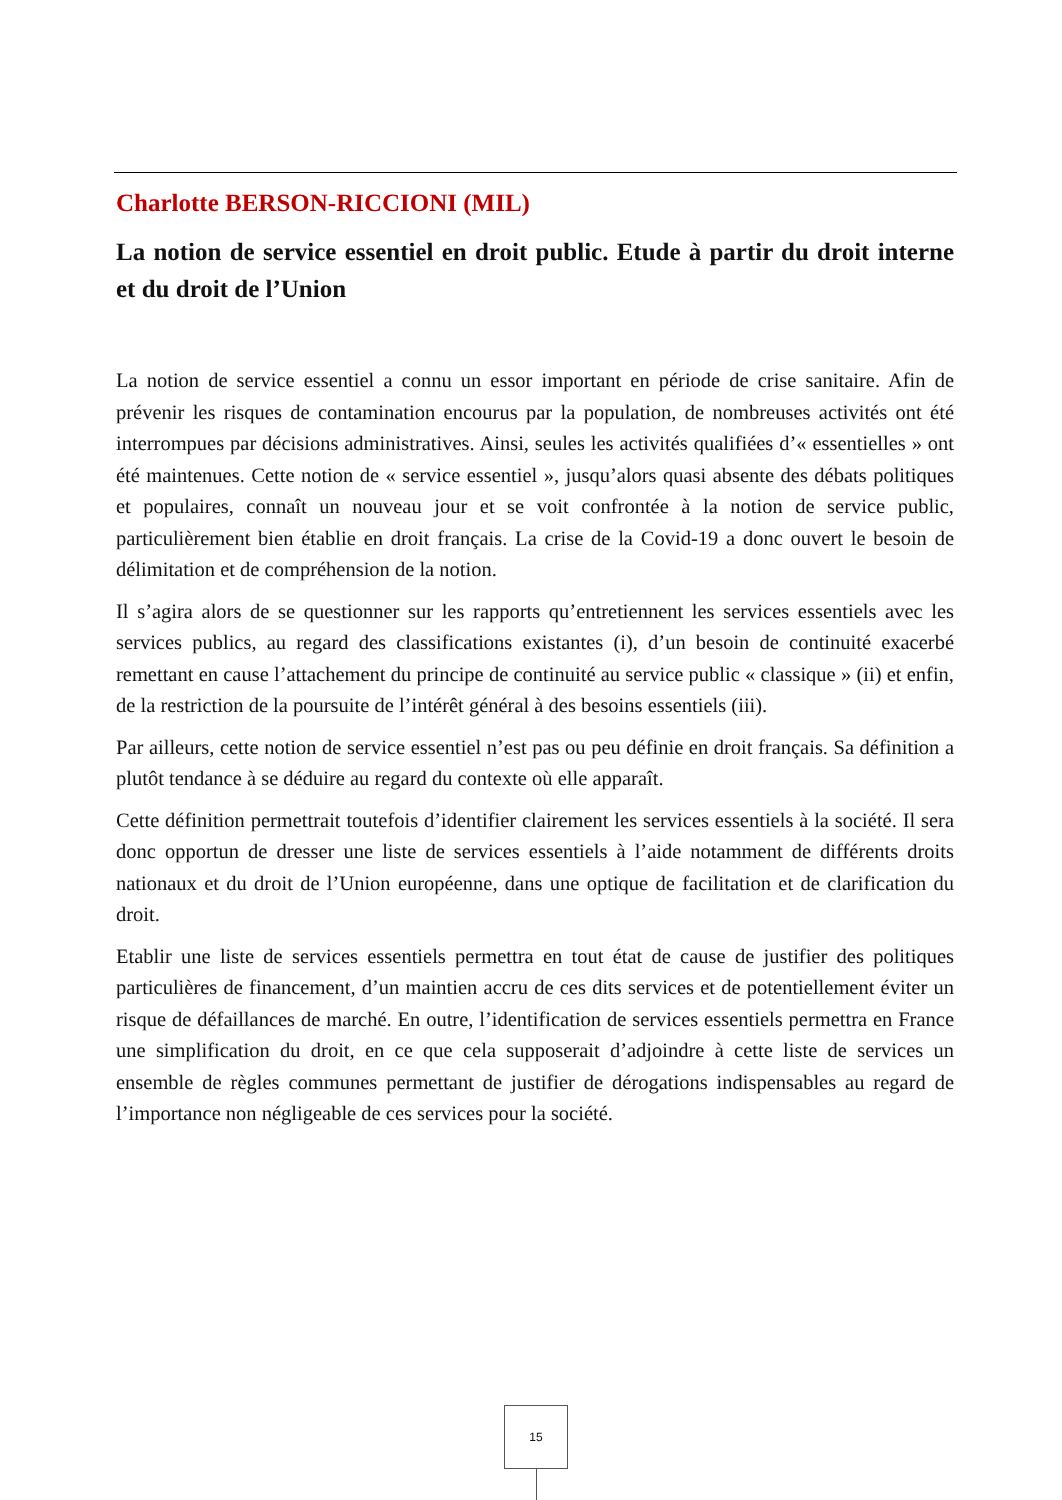Charlotte BERSON-RICCIONI (MIL)
La notion de service essentiel en droit public. Etude à partir du droit interne et du droit de l’Union
La notion de service essentiel a connu un essor important en période de crise sanitaire. Afin de prévenir les risques de contamination encourus par la population, de nombreuses activités ont été interrompues par décisions administratives. Ainsi, seules les activités qualifiées d’« essentielles » ont été maintenues. Cette notion de « service essentiel », jusqu’alors quasi absente des débats politiques et populaires, connaît un nouveau jour et se voit confrontée à la notion de service public, particulièrement bien établie en droit français. La crise de la Covid-19 a donc ouvert le besoin de délimitation et de compréhension de la notion.
Il s’agira alors de se questionner sur les rapports qu’entretiennent les services essentiels avec les services publics, au regard des classifications existantes (i), d’un besoin de continuité exacerbé remettant en cause l’attachement du principe de continuité au service public « classique » (ii) et enfin, de la restriction de la poursuite de l’intérêt général à des besoins essentiels (iii).
Par ailleurs, cette notion de service essentiel n’est pas ou peu définie en droit français. Sa définition a plutôt tendance à se déduire au regard du contexte où elle apparaît.
Cette définition permettrait toutefois d’identifier clairement les services essentiels à la société. Il sera donc opportun de dresser une liste de services essentiels à l’aide notamment de différents droits nationaux et du droit de l’Union européenne, dans une optique de facilitation et de clarification du droit.
Etablir une liste de services essentiels permettra en tout état de cause de justifier des politiques particulières de financement, d’un maintien accru de ces dits services et de potentiellement éviter un risque de défaillances de marché. En outre, l’identification de services essentiels permettra en France une simplification du droit, en ce que cela supposerait d’adjoindre à cette liste de services un ensemble de règles communes permettant de justifier de dérogations indispensables au regard de l’importance non négligeable de ces services pour la société.
15